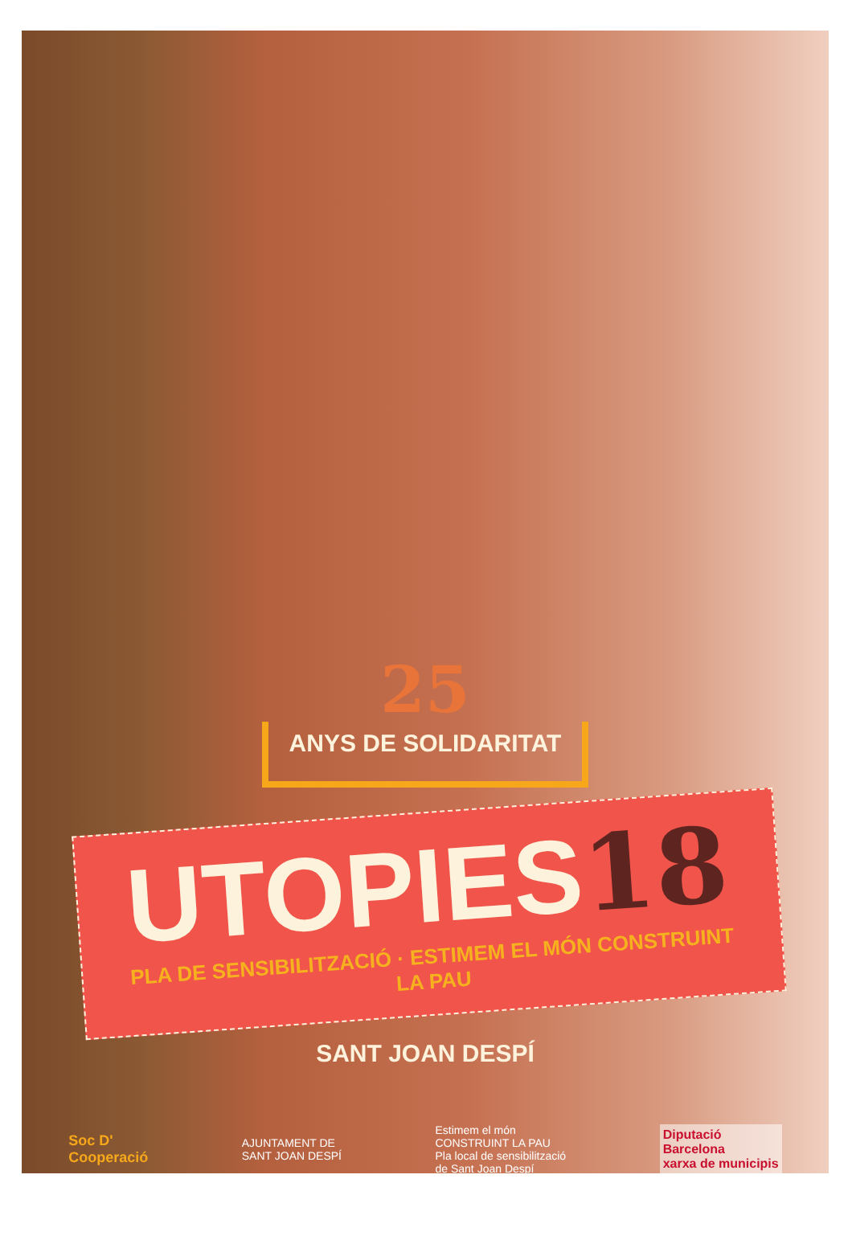25
ANYS DE SOLIDARITAT
UTOPIES18
PLA DE SENSIBILITZACIÓ · ESTIMEM EL MÓN CONSTRUINT LA PAU
SANT JOAN DESPÍ
Soc D'
Cooperació
AJUNTAMENT DE
SANT JOAN DESPÍ
Estimem el món
CONSTRUINT LA PAU
Pla local de sensibilització
de Sant Joan Despí
Diputació
Barcelona
xarxa de municipis